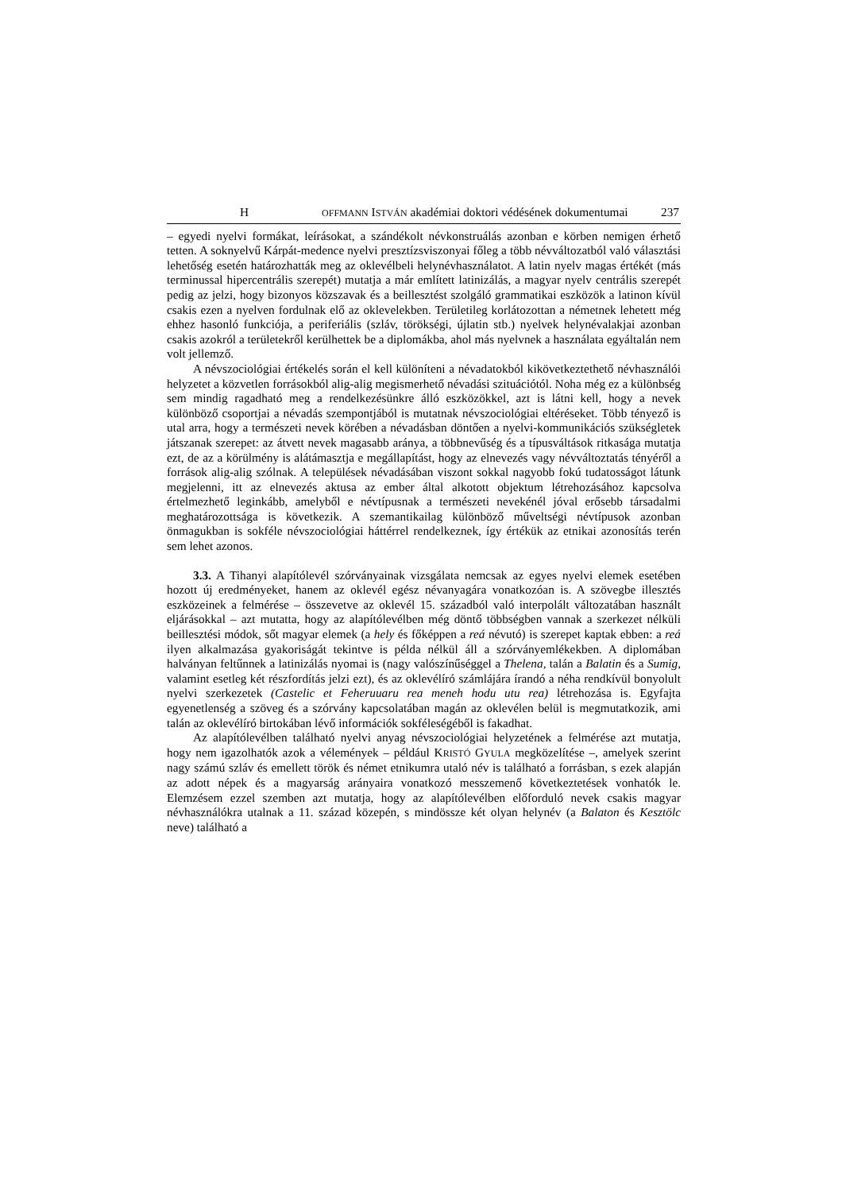H OFFMANN ISTVÁN akadémiai doktori védésének dokumentumai 237
– egyedi nyelvi formákat, leírásokat, a szándékolt névkonstruálás azonban e körben nemigen érhető tetten. A soknyelvű Kárpát-medence nyelvi presztízsviszonyai főleg a több névváltozatból való választási lehetőség esetén határozhatták meg az oklevélbeli helynévhasználatot. A latin nyelv magas értékét (más terminussal hipercentrális szerepét) mutatja a már említett latinizálás, a magyar nyelv centrális szerepét pedig az jelzi, hogy bizonyos közszavak és a beillesztést szolgáló grammatikai eszközök a latinon kívül csakis ezen a nyelven fordulnak elő az oklevelekben. Területileg korlátozottan a németnek lehetett még ehhez hasonló funkciója, a periferiális (szláv, törökségi, újlatin stb.) nyelvek helynévalakjai azonban csakis azokról a területekről kerülhettek be a diplomákba, ahol más nyelvnek a használata egyáltalán nem volt jellemző.
A névszociológiai értékelés során el kell különíteni a névadatokból kikövetkeztethető névhasználói helyzetet a közvetlen forrásokból alig-alig megismerhető névadási szituációtól. Noha még ez a különbség sem mindig ragadható meg a rendelkezésünkre álló eszközökkel, azt is látni kell, hogy a nevek különböző csoportjai a névadás szempontjából is mutatnak névszociológiai eltéréseket. Több tényező is utal arra, hogy a természeti nevek körében a névadásban döntően a nyelvi-kommunikációs szükségletek játszanak szerepet: az átvett nevek magasabb aránya, a többnevűség és a típusváltások ritkasága mutatja ezt, de az a körülmény is alátámasztja e megállapítást, hogy az elnevezés vagy névváltoztatás tényéről a források alig-alig szólnak. A települések névadásában viszont sokkal nagyobb fokú tudatosságot látunk megjelenni, itt az elnevezés aktusa az ember által alkotott objektum létrehozásához kapcsolva értelmezhető leginkább, amelyből e névtípusnak a természeti nevekénél jóval erősebb társadalmi meghatározottsága is következik. A szemantikailag különböző műveltségi névtípusok azonban önmagukban is sokféle névszociológiai háttérrel rendelkeznek, így értékük az etnikai azonosítás terén sem lehet azonos.
3.3. A Tihanyi alapítólevél szórványainak vizsgálata nemcsak az egyes nyelvi elemek esetében hozott új eredményeket, hanem az oklevél egész névanyagára vonatkozóan is. A szövegbe illesztés eszközeinek a felmérése – összevetve az oklevél 15. századból való interpolált változatában használt eljárásokkal – azt mutatta, hogy az alapítólevélben még döntő többségben vannak a szerkezet nélküli beillesztési módok, sőt magyar elemek (a hely és főképpen a reá névutó) is szerepet kaptak ebben: a reá ilyen alkalmazása gyakoriságát tekintve is példa nélkül áll a szórványemlékekben. A diplomában halványan feltűnnek a latinizálás nyomai is (nagy valószínűséggel a Thelena, talán a Balatin és a Sumig, valamint esetleg két részfordítás jelzi ezt), és az oklevélíró számlájára írandó a néha rendkívül bonyolult nyelvi szerkezetek (Castelic et Feheruuaru rea meneh hodu utu rea) létrehozása is. Egyfajta egyenetlenség a szöveg és a szórvány kapcsolatában magán az oklevélen belül is megmutatkozik, ami talán az oklevélíró birtokában lévő információk sokféleségéből is fakadhat.
Az alapítólevélben található nyelvi anyag névszociológiai helyzetének a felmérése azt mutatja, hogy nem igazolhatók azok a vélemények – például KRISTÓ GYULA megközelítése –, amelyek szerint nagy számú szláv és emellett török és német etnikumra utaló név is található a forrásban, s ezek alapján az adott népek és a magyarság arányaira vonatkozó messzemenő következtetések vonhatók le. Elemzésem ezzel szemben azt mutatja, hogy az alapítólevélben előforduló nevek csakis magyar névhasználókra utalnak a 11. század közepén, s mindössze két olyan helynév (a Balaton és Kesztölc neve) található a